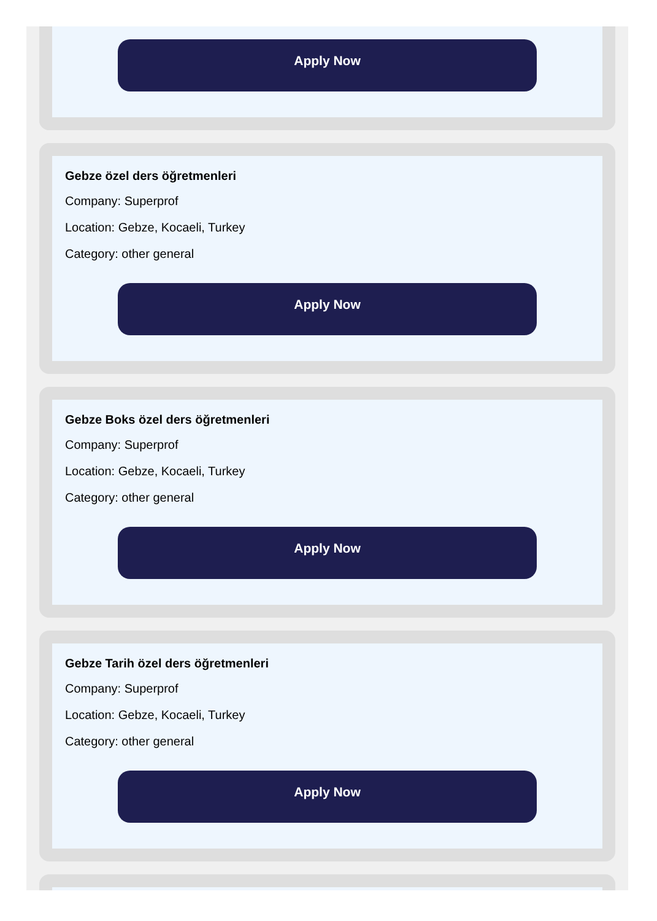Apply Now
Gebze özel ders öğretmenleri
Company: Superprof
Location: Gebze, Kocaeli, Turkey
Category: other general
Apply Now
Gebze Boks özel ders öğretmenleri
Company: Superprof
Location: Gebze, Kocaeli, Turkey
Category: other general
Apply Now
Gebze Tarih özel ders öğretmenleri
Company: Superprof
Location: Gebze, Kocaeli, Turkey
Category: other general
Apply Now